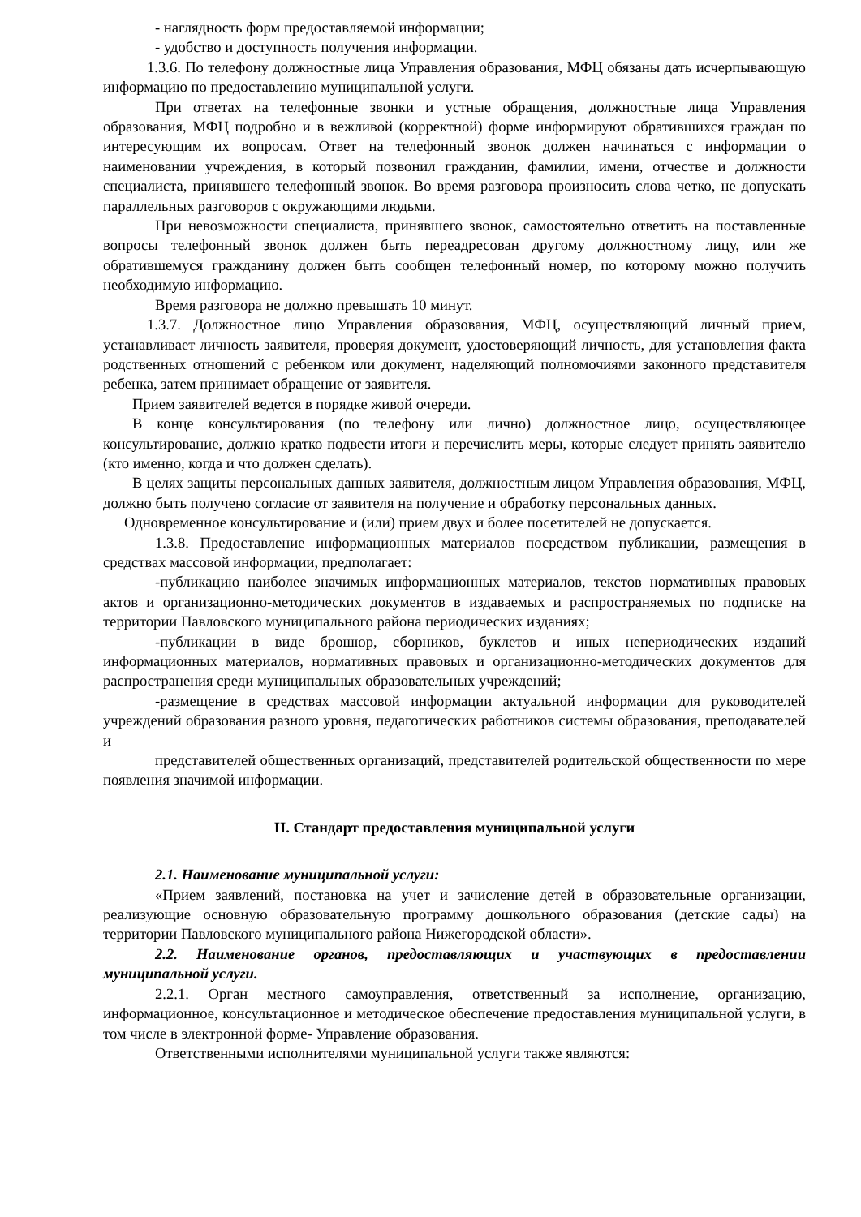- наглядность форм предоставляемой информации;
- удобство и доступность получения информации.
1.3.6. По телефону должностные лица Управления образования, МФЦ обязаны дать исчерпывающую информацию по предоставлению муниципальной услуги.
При ответах на телефонные звонки и устные обращения, должностные лица Управления образования, МФЦ подробно и в вежливой (корректной) форме информируют обратившихся граждан по интересующим их вопросам. Ответ на телефонный звонок должен начинаться с информации о наименовании учреждения, в который позвонил гражданин, фамилии, имени, отчестве и должности специалиста, принявшего телефонный звонок. Во время разговора произносить слова четко, не допускать параллельных разговоров с окружающими людьми.
При невозможности специалиста, принявшего звонок, самостоятельно ответить на поставленные вопросы телефонный звонок должен быть переадресован другому должностному лицу, или же обратившемуся гражданину должен быть сообщен телефонный номер, по которому можно получить необходимую информацию.
Время разговора не должно превышать 10 минут.
1.3.7. Должностное лицо Управления образования, МФЦ, осуществляющий личный прием, устанавливает личность заявителя, проверяя документ, удостоверяющий личность, для установления факта родственных отношений с ребенком или документ, наделяющий полномочиями законного представителя ребенка, затем принимает обращение от заявителя.
Прием заявителей ведется в порядке живой очереди.
В конце консультирования (по телефону или лично) должностное лицо, осуществляющее консультирование, должно кратко подвести итоги и перечислить меры, которые следует принять заявителю (кто именно, когда и что должен сделать).
В целях защиты персональных данных заявителя, должностным лицом Управления образования, МФЦ, должно быть получено согласие от заявителя на получение и обработку персональных данных.
Одновременное консультирование и (или) прием двух и более посетителей не допускается.
1.3.8. Предоставление информационных материалов посредством публикации, размещения в средствах массовой информации, предполагает:
-публикацию наиболее значимых информационных материалов, текстов нормативных правовых актов и организационно-методических документов в издаваемых и распространяемых по подписке на территории Павловского муниципального района периодических изданиях;
-публикации в виде брошюр, сборников, буклетов и иных непериодических изданий информационных материалов, нормативных правовых и организационно-методических документов для распространения среди муниципальных образовательных учреждений;
-размещение в средствах массовой информации актуальной информации для руководителей учреждений образования разного уровня, педагогических работников системы образования, преподавателей и
представителей общественных организаций, представителей родительской общественности по мере появления значимой информации.
II. Стандарт предоставления муниципальной услуги
2.1. Наименование муниципальной услуги:
«Прием заявлений, постановка на учет и зачисление детей в образовательные организации, реализующие основную образовательную программу дошкольного образования (детские сады) на территории Павловского муниципального района Нижегородской области».
2.2. Наименование органов, предоставляющих и участвующих в предоставлении муниципальной услуги.
2.2.1. Орган местного самоуправления, ответственный за исполнение, организацию, информационное, консультационное и методическое обеспечение предоставления муниципальной услуги, в том числе в электронной форме- Управление образования.
Ответственными исполнителями муниципальной услуги также являются: